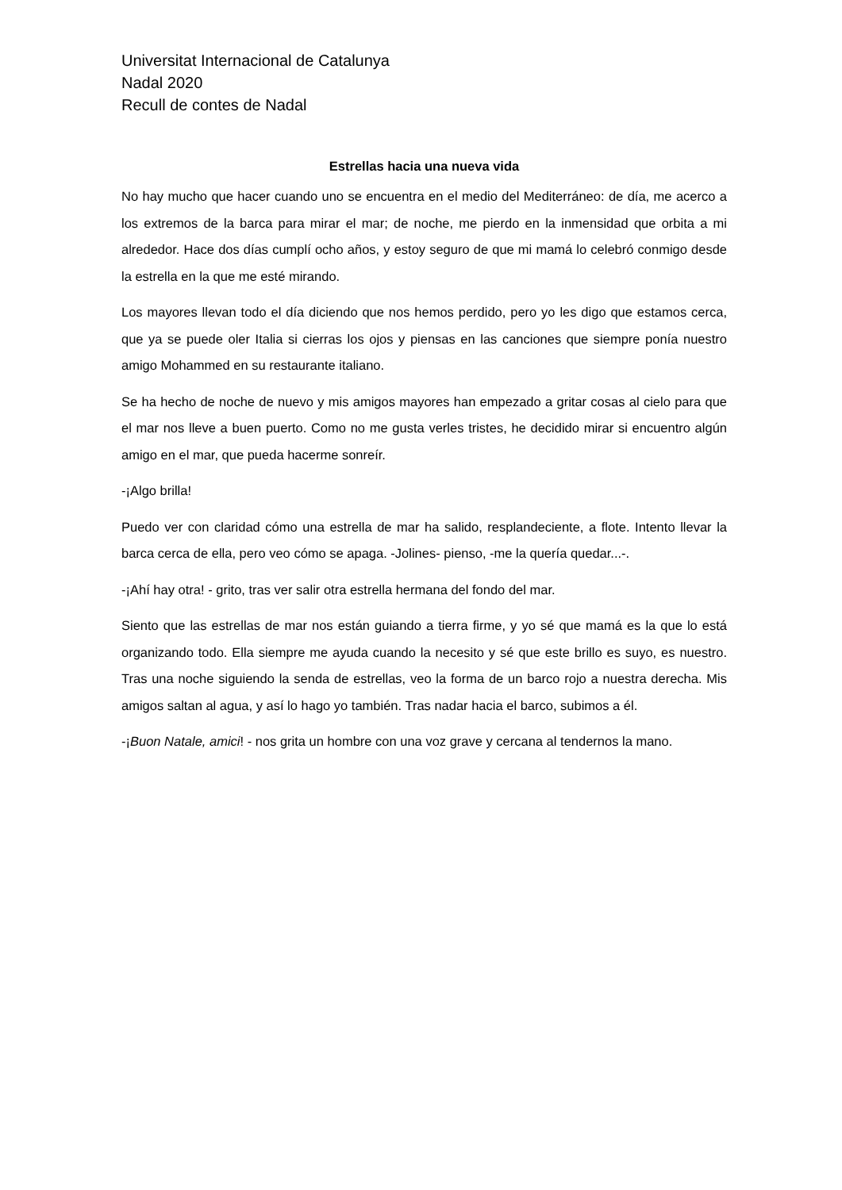Universitat Internacional de Catalunya
Nadal 2020
Recull de contes de Nadal
Estrellas hacia una nueva vida
No hay mucho que hacer cuando uno se encuentra en el medio del Mediterráneo: de día, me acerco a los extremos de la barca para mirar el mar; de noche, me pierdo en la inmensidad que orbita a mi alrededor. Hace dos días cumplí ocho años, y estoy seguro de que mi mamá lo celebró conmigo desde la estrella en la que me esté mirando.
Los mayores llevan todo el día diciendo que nos hemos perdido, pero yo les digo que estamos cerca, que ya se puede oler Italia si cierras los ojos y piensas en las canciones que siempre ponía nuestro amigo Mohammed en su restaurante italiano.
Se ha hecho de noche de nuevo y mis amigos mayores han empezado a gritar cosas al cielo para que el mar nos lleve a buen puerto. Como no me gusta verles tristes, he decidido mirar si encuentro algún amigo en el mar, que pueda hacerme sonreír.
-¡Algo brilla!
Puedo ver con claridad cómo una estrella de mar ha salido, resplandeciente, a flote. Intento llevar la barca cerca de ella, pero veo cómo se apaga. -Jolines- pienso, -me la quería quedar...-.
-¡Ahí hay otra! - grito, tras ver salir otra estrella hermana del fondo del mar.
Siento que las estrellas de mar nos están guiando a tierra firme, y yo sé que mamá es la que lo está organizando todo. Ella siempre me ayuda cuando la necesito y sé que este brillo es suyo, es nuestro. Tras una noche siguiendo la senda de estrellas, veo la forma de un barco rojo a nuestra derecha. Mis amigos saltan al agua, y así lo hago yo también. Tras nadar hacia el barco, subimos a él.
-¡Buon Natale, amici! - nos grita un hombre con una voz grave y cercana al tendernos la mano.